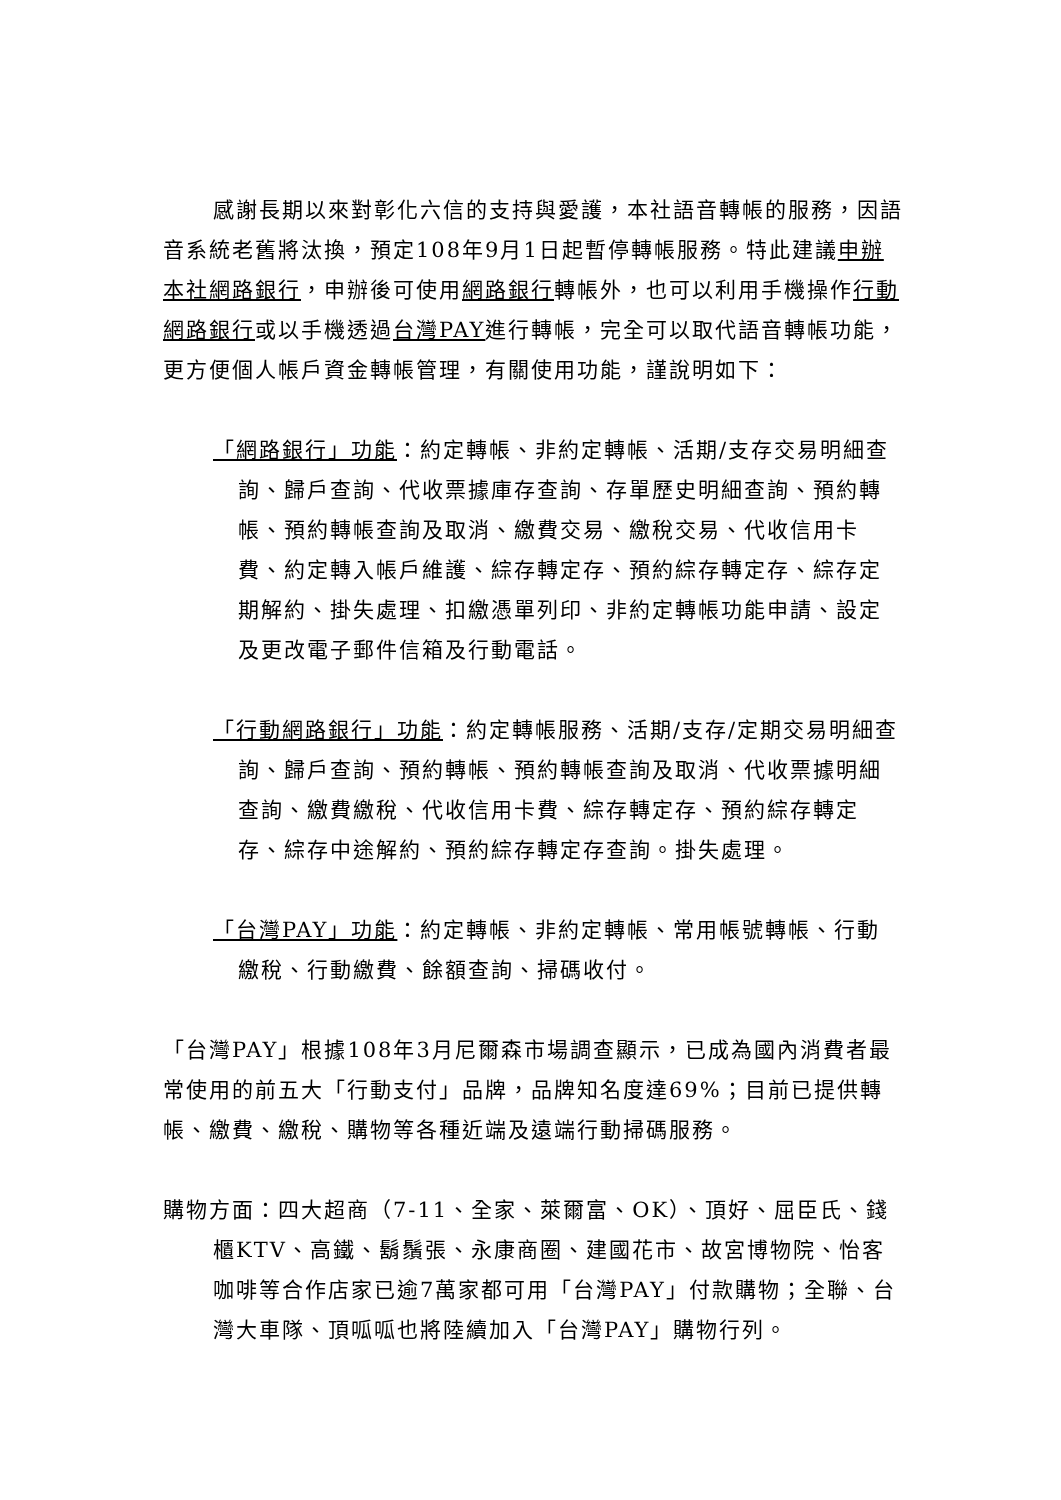感謝長期以來對彰化六信的支持與愛護，本社語音轉帳的服務，因語音系統老舊將汰換，預定108年9月1日起暫停轉帳服務。特此建議申辦本社網路銀行，申辦後可使用網路銀行轉帳外，也可以利用手機操作行動網路銀行或以手機透過台灣PAY進行轉帳，完全可以取代語音轉帳功能，更方便個人帳戶資金轉帳管理，有關使用功能，謹說明如下：
「網路銀行」功能：約定轉帳、非約定轉帳、活期/支存交易明細查詢、歸戶查詢、代收票據庫存查詢、存單歷史明細查詢、預約轉帳、預約轉帳查詢及取消、繳費交易、繳稅交易、代收信用卡費、約定轉入帳戶維護、綜存轉定存、預約綜存轉定存、綜存定期解約、掛失處理、扣繳憑單列印、非約定轉帳功能申請、設定及更改電子郵件信箱及行動電話。
「行動網路銀行」功能：約定轉帳服務、活期/支存/定期交易明細查詢、歸戶查詢、預約轉帳、預約轉帳查詢及取消、代收票據明細查詢、繳費繳稅、代收信用卡費、綜存轉定存、預約綜存轉定存、綜存中途解約、預約綜存轉定存查詢。掛失處理。
「台灣PAY」功能：約定轉帳、非約定轉帳、常用帳號轉帳、行動繳稅、行動繳費、餘額查詢、掃碼收付。
「台灣PAY」根據108年3月尼爾森市場調查顯示，已成為國內消費者最常使用的前五大「行動支付」品牌，品牌知名度達69%；目前已提供轉帳、繳費、繳稅、購物等各種近端及遠端行動掃碼服務。
購物方面：四大超商（7-11、全家、萊爾富、OK）、頂好、屈臣氏、錢櫃KTV、高鐵、鬍鬚張、永康商圈、建國花市、故宮博物院、怡客咖啡等合作店家已逾7萬家都可用「台灣PAY」付款購物；全聯、台灣大車隊、頂呱呱也將陸續加入「台灣PAY」購物行列。